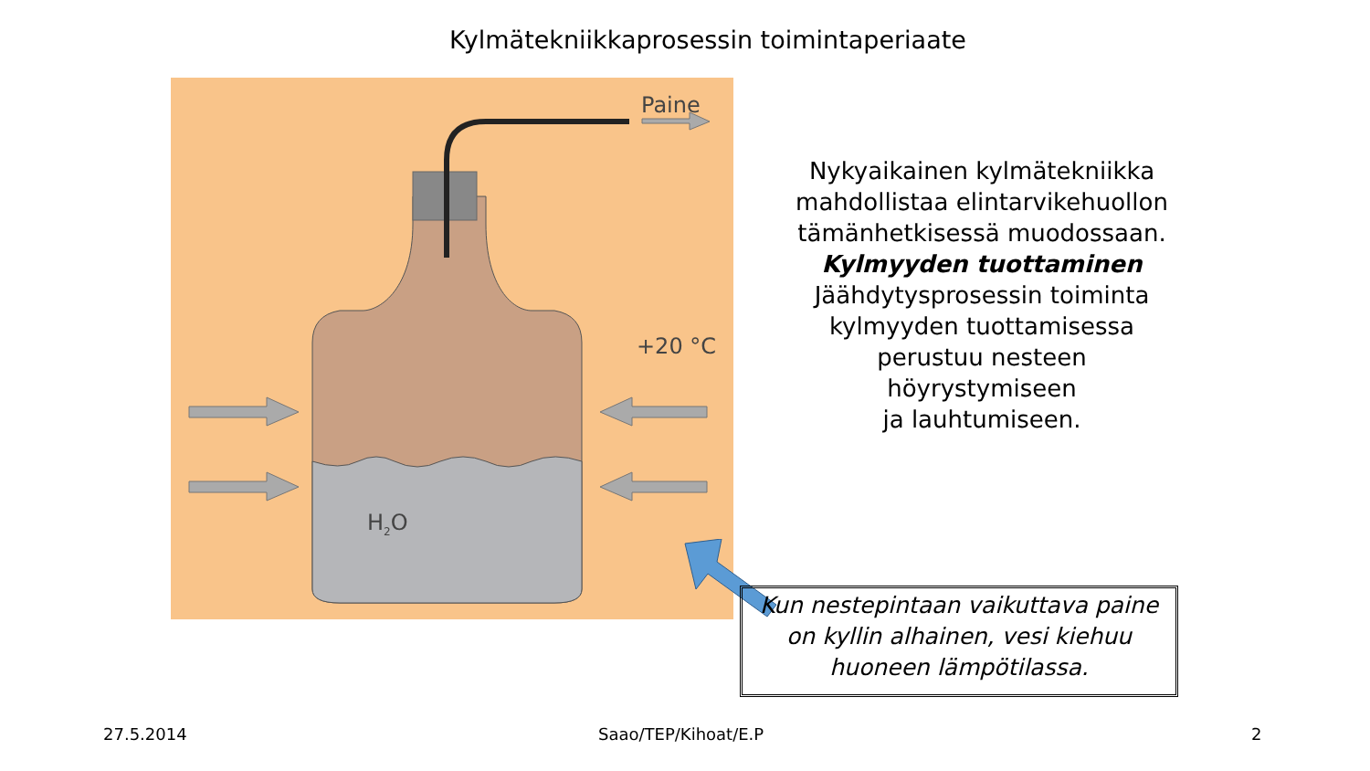Kylmätekniikkaprosessin toimintaperiaate
H2O
Paine
+20 °C
Nykyaikainen kylmätekniikka mahdollistaa elintarvikehuollon tämänhetkisessä muodossaan.
Kylmyyden tuottaminen
Jäähdytysprosessin toiminta kylmyyden tuottamisessa perustuu nesteen höyrystymiseen
ja lauhtumiseen.
Kun nestepintaan vaikuttava paine on kyllin alhainen, vesi kiehuu huoneen lämpötilassa.
27.5.2014 Saao/TEP/Kihoat/E.P 2